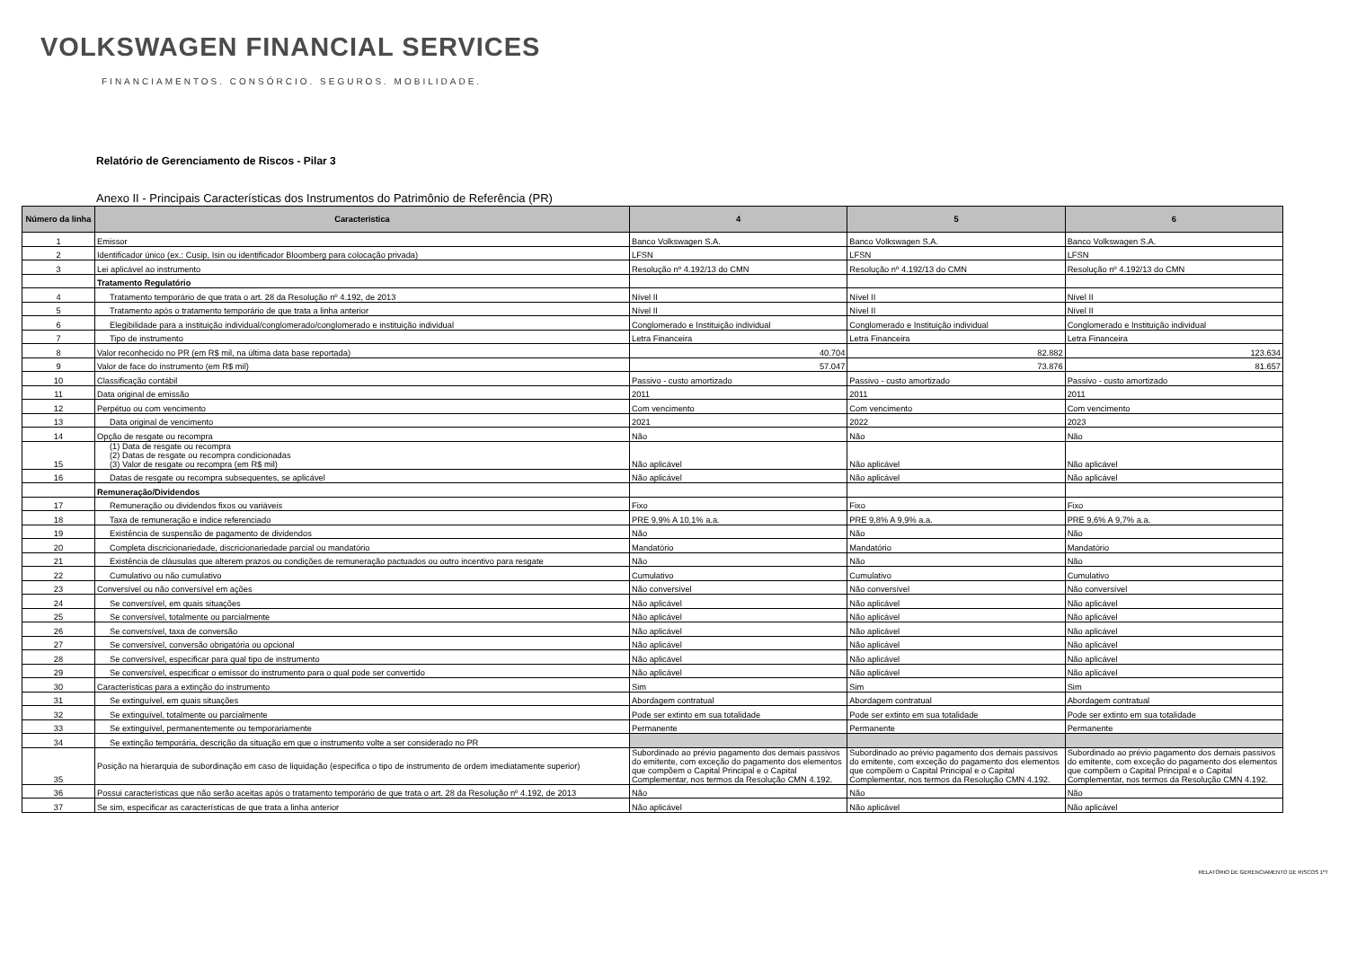VOLKSWAGEN FINANCIAL SERVICES
FINANCIAMENTOS. CONSÓRCIO. SEGUROS. MOBILIDADE.
Relatório de Gerenciamento de Riscos - Pilar 3
Anexo II - Principais Características dos Instrumentos do Patrimônio de Referência (PR)
| Número da linha | Caracteristica | 4 | 5 | 6 |
| --- | --- | --- | --- | --- |
| 1 | Emissor | Banco Volkswagen S.A. | Banco Volkswagen S.A. | Banco Volkswagen S.A. |
| 2 | Identificador único (ex.: Cusip, Isin ou identificador Bloomberg para colocação privada) | LFSN | LFSN | LFSN |
| 3 | Lei aplicável ao instrumento | Resolução nº 4.192/13 do CMN | Resolução nº 4.192/13 do CMN | Resolução nº 4.192/13 do CMN |
| | Tratamento Regulatório | | | |
| 4 | Tratamento temporário de que trata o art. 28 da Resolução nº 4.192, de 2013 | Nível II | Nível II | Nível II |
| 5 | Tratamento após o tratamento temporário de que trata a linha anterior | Nível II | Nível II | Nível II |
| 6 | Elegibilidade para a instituição individual/conglomerado/conglomerado e instituição individual | Conglomerado e Instituição individual | Conglomerado e Instituição individual | Conglomerado e Instituição individual |
| 7 | Tipo de instrumento | Letra Financeira | Letra Financeira | Letra Financeira |
| 8 | Valor reconhecido no PR (em R$ mil, na última data base reportada) | 40.704 | 82.882 | 123.634 |
| 9 | Valor de face do instrumento (em R$ mil) | 57.047 | 73.876 | 81.657 |
| 10 | Classificação contábil | Passivo - custo amortizado | Passivo - custo amortizado | Passivo - custo amortizado |
| 11 | Data original de emissão | 2011 | 2011 | 2011 |
| 12 | Perpétuo ou com vencimento | Com vencimento | Com vencimento | Com vencimento |
| 13 | Data original de vencimento | 2021 | 2022 | 2023 |
| 14 | Opção de resgate ou recompra | Não | Não | Não |
| 15 | (1) Data de resgate ou recompra (2) Datas de resgate ou recompra condicionadas (3) Valor de resgate ou recompra (em R$ mil) | Não aplicável | Não aplicável | Não aplicável |
| 16 | Datas de resgate ou recompra subsequentes, se aplicável | Não aplicável | Não aplicável | Não aplicável |
| | Remuneração/Dividendos | | | |
| 17 | Remuneração ou dividendos fixos ou variáveis | Fixo | Fixo | Fixo |
| 18 | Taxa de remuneração e índice referenciado | PRE 9,9% A 10,1% a.a. | PRE 9,8% A 9,9% a.a. | PRE 9,6% A 9,7% a.a. |
| 19 | Existência de suspensão de pagamento de dividendos | Não | Não | Não |
| 20 | Completa discricionariedade, discricionariedade parcial ou mandatório | Mandatório | Mandatório | Mandatório |
| 21 | Existência de cláusulas que alterem prazos ou condições de remuneração pactuados ou outro incentivo para resgate | Não | Não | Não |
| 22 | Cumulativo ou não cumulativo | Cumulativo | Cumulativo | Cumulativo |
| 23 | Conversível ou não conversível em ações | Não conversível | Não conversível | Não conversível |
| 24 | Se conversível, em quais situações | Não aplicável | Não aplicável | Não aplicável |
| 25 | Se conversível, totalmente ou parcialmente | Não aplicável | Não aplicável | Não aplicável |
| 26 | Se conversível, taxa de conversão | Não aplicável | Não aplicável | Não aplicável |
| 27 | Se conversível, conversão obrigatória ou opcional | Não aplicável | Não aplicável | Não aplicável |
| 28 | Se conversível, especificar para qual tipo de instrumento | Não aplicável | Não aplicável | Não aplicável |
| 29 | Se conversível, especificar o emissor do instrumento para o qual pode ser convertido | Não aplicável | Não aplicável | Não aplicável |
| 30 | Características para a extinção do instrumento | Sim | Sim | Sim |
| 31 | Se extinguível, em quais situações | Abordagem contratual | Abordagem contratual | Abordagem contratual |
| 32 | Se extinguível, totalmente ou parcialmente | Pode ser extinto em sua totalidade | Pode ser extinto em sua totalidade | Pode ser extinto em sua totalidade |
| 33 | Se extinguível, permanentemente ou temporariamente | Permanente | Permanente | Permanente |
| 34 | Se extinção temporária, descrição da situação em que o instrumento volte a ser considerado no PR | | | |
| 35 | Posição na hierarquia de subordinação em caso de liquidação (especifica o tipo de instrumento de ordem imediatamente superior) | Subordinado ao prévio pagamento dos demais passivos do emitente, com exceção do pagamento dos elementos que compõem o Capital Principal e o Capital Complementar, nos termos da Resolução CMN 4.192. | Subordinado ao prévio pagamento dos demais passivos do emitente, com exceção do pagamento dos elementos que compõem o Capital Principal e o Capital Complementar, nos termos da Resolução CMN 4.192. | Subordinado ao prévio pagamento dos demais passivos do emitente, com exceção do pagamento dos elementos que compõem o Capital Principal e o Capital Complementar, nos termos da Resolução CMN 4.192. |
| 36 | Possui características que não serão aceitas após o tratamento temporário de que trata o art. 28 da Resolução nº 4.192, de 2013 | Não | Não | Não |
| 37 | Se sim, especificar as características de que trata a linha anterior | Não aplicável | Não aplicável | Não aplicável |
RELATÓRIO DE GERENCIAMENTO DE RISCOS 1ºT